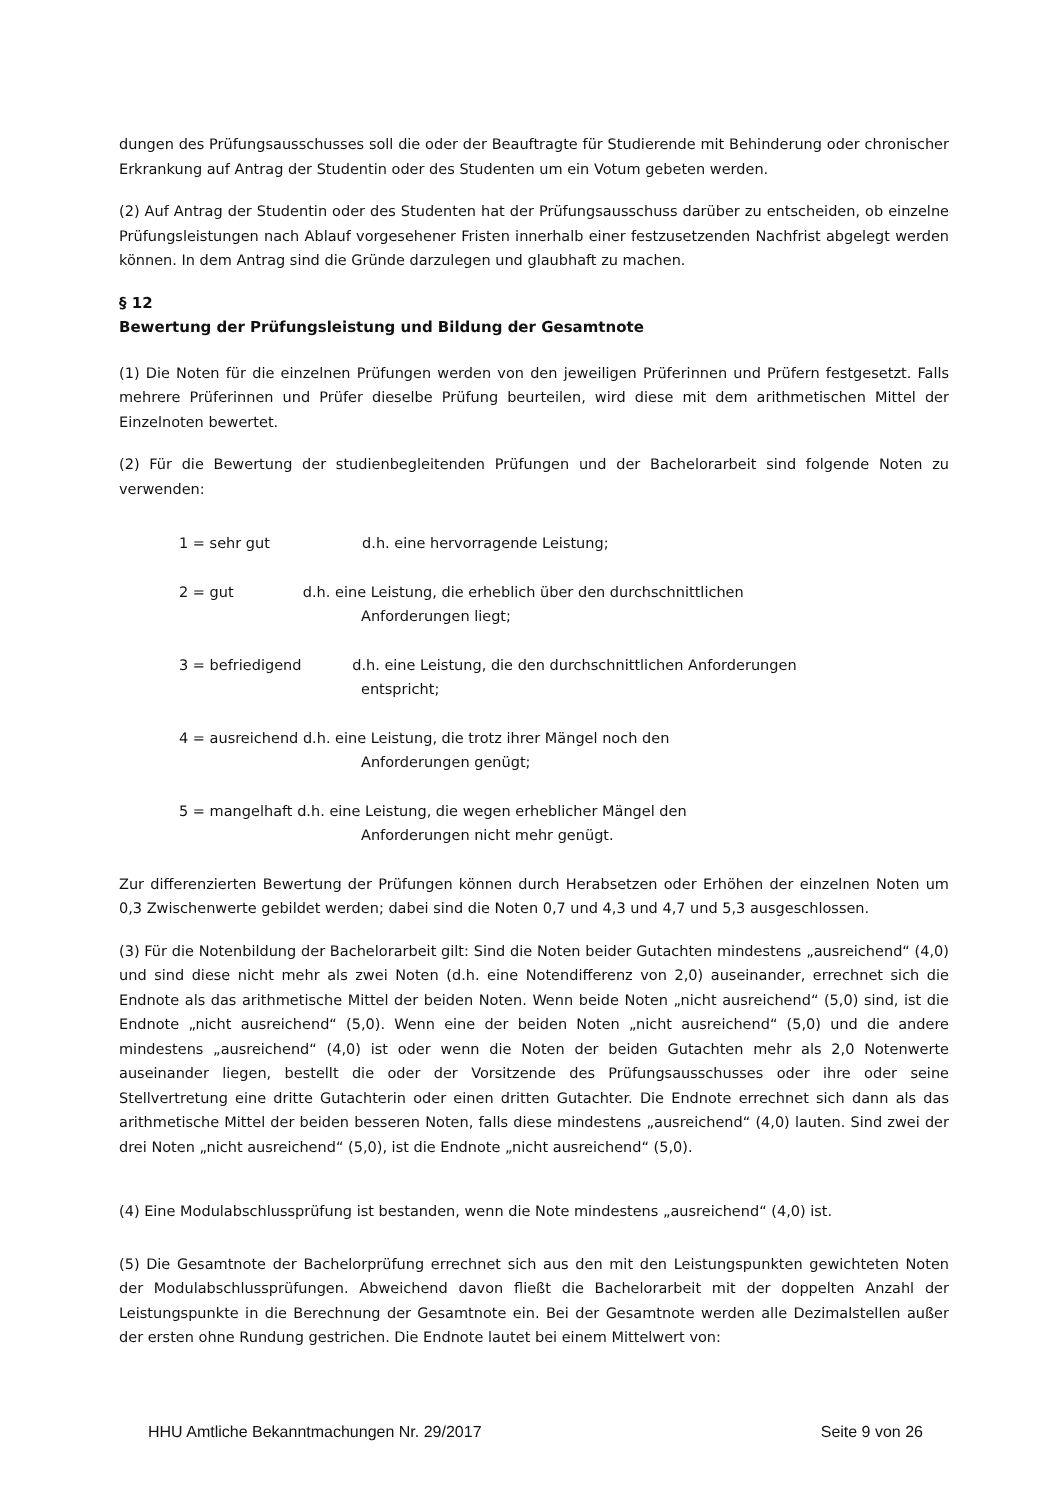dungen des Prüfungsausschusses soll die oder der Beauftragte für Studierende mit Behinderung oder chronischer Erkrankung auf Antrag der Studentin oder des Studenten um ein Votum gebeten werden.
(2) Auf Antrag der Studentin oder des Studenten hat der Prüfungsausschuss darüber zu entscheiden, ob einzelne Prüfungsleistungen nach Ablauf vorgesehener Fristen innerhalb einer festzusetzenden Nachfrist abgelegt werden können. In dem Antrag sind die Gründe darzulegen und glaubhaft zu machen.
§ 12
Bewertung der Prüfungsleistung und Bildung der Gesamtnote
(1) Die Noten für die einzelnen Prüfungen werden von den jeweiligen Prüferinnen und Prüfern festgesetzt. Falls mehrere Prüferinnen und Prüfer dieselbe Prüfung beurteilen, wird diese mit dem arithmetischen Mittel der Einzelnoten bewertet.
(2) Für die Bewertung der studienbegleitenden Prüfungen und der Bachelorarbeit sind folgende Noten zu verwenden:
1 = sehr gut d.h. eine hervorragende Leistung;
2 = gut d.h. eine Leistung, die erheblich über den durchschnittlichen
Anforderungen liegt;
3 = befriedigend d.h. eine Leistung, die den durchschnittlichen Anforderungen
entspricht;
4 = ausreichend d.h. eine Leistung, die trotz ihrer Mängel noch den
Anforderungen genügt;
5 = mangelhaft d.h. eine Leistung, die wegen erheblicher Mängel den
Anforderungen nicht mehr genügt.
Zur differenzierten Bewertung der Prüfungen können durch Herabsetzen oder Erhöhen der einzelnen Noten um 0,3 Zwischenwerte gebildet werden; dabei sind die Noten 0,7 und 4,3 und 4,7 und 5,3 ausgeschlossen.
(3) Für die Notenbildung der Bachelorarbeit gilt: Sind die Noten beider Gutachten mindestens „ausreichend“ (4,0) und sind diese nicht mehr als zwei Noten (d.h. eine Notendifferenz von 2,0) auseinander, errechnet sich die Endnote als das arithmetische Mittel der beiden Noten. Wenn beide Noten „nicht ausreichend“ (5,0) sind, ist die Endnote „nicht ausreichend“ (5,0). Wenn eine der beiden Noten „nicht ausreichend“ (5,0) und die andere mindestens „ausreichend“ (4,0) ist oder wenn die Noten der beiden Gutachten mehr als 2,0 Notenwerte auseinander liegen, bestellt die oder der Vorsitzende des Prüfungsausschusses oder ihre oder seine Stellvertretung eine dritte Gutachterin oder einen dritten Gutachter. Die Endnote errechnet sich dann als das arithmetische Mittel der beiden besseren Noten, falls diese mindestens „ausreichend“ (4,0) lauten. Sind zwei der drei Noten „nicht ausreichend“ (5,0), ist die Endnote „nicht ausreichend“ (5,0).
(4) Eine Modulabschlussprüfung ist bestanden, wenn die Note mindestens „ausreichend“ (4,0) ist.
(5) Die Gesamtnote der Bachelorprüfung errechnet sich aus den mit den Leistungspunkten gewichteten Noten der Modulabschlussprüfungen. Abweichend davon fließt die Bachelorarbeit mit der doppelten Anzahl der Leistungspunkte in die Berechnung der Gesamtnote ein. Bei der Gesamtnote werden alle Dezimalstellen außer der ersten ohne Rundung gestrichen. Die Endnote lautet bei einem Mittelwert von:
HHU Amtliche Bekanntmachungen Nr. 29/2017 Seite 9 von 26